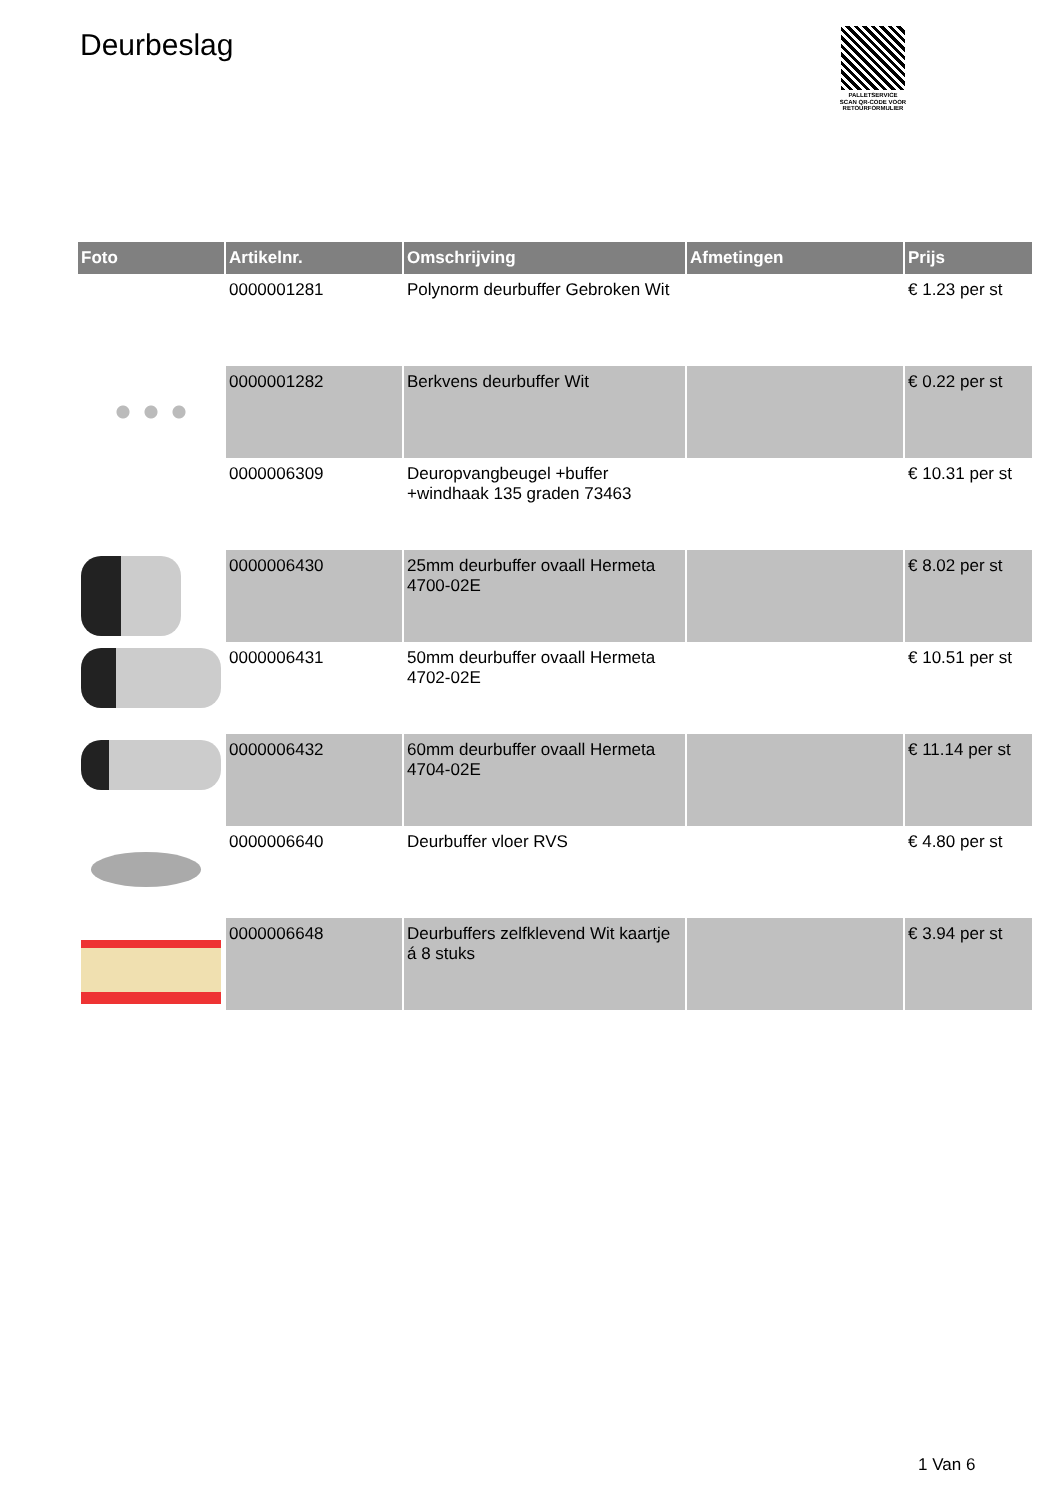Deurbeslag
PALLETSERVICE
SCAN QR-CODE VOOR RETOURFORMULIER
| Foto | Artikelnr. | Omschrijving | Afmetingen | Prijs |
| --- | --- | --- | --- | --- |
| | 0000001281 | Polynorm deurbuffer Gebroken Wit | | € 1.23 per st |
| | 0000001282 | Berkvens deurbuffer Wit | | € 0.22 per st |
| | 0000006309 | Deuropvangbeugel +buffer +windhaak 135 graden 73463 | | € 10.31 per st |
| | 0000006430 | 25mm deurbuffer ovaall Hermeta 4700-02E | | € 8.02 per st |
| | 0000006431 | 50mm deurbuffer ovaall Hermeta 4702-02E | | € 10.51 per st |
| | 0000006432 | 60mm deurbuffer ovaall Hermeta 4704-02E | | € 11.14 per st |
| | 0000006640 | Deurbuffer vloer RVS | | € 4.80 per st |
| | 0000006648 | Deurbuffers zelfklevend Wit kaartje á 8 stuks | | € 3.94 per st |
1 Van 6